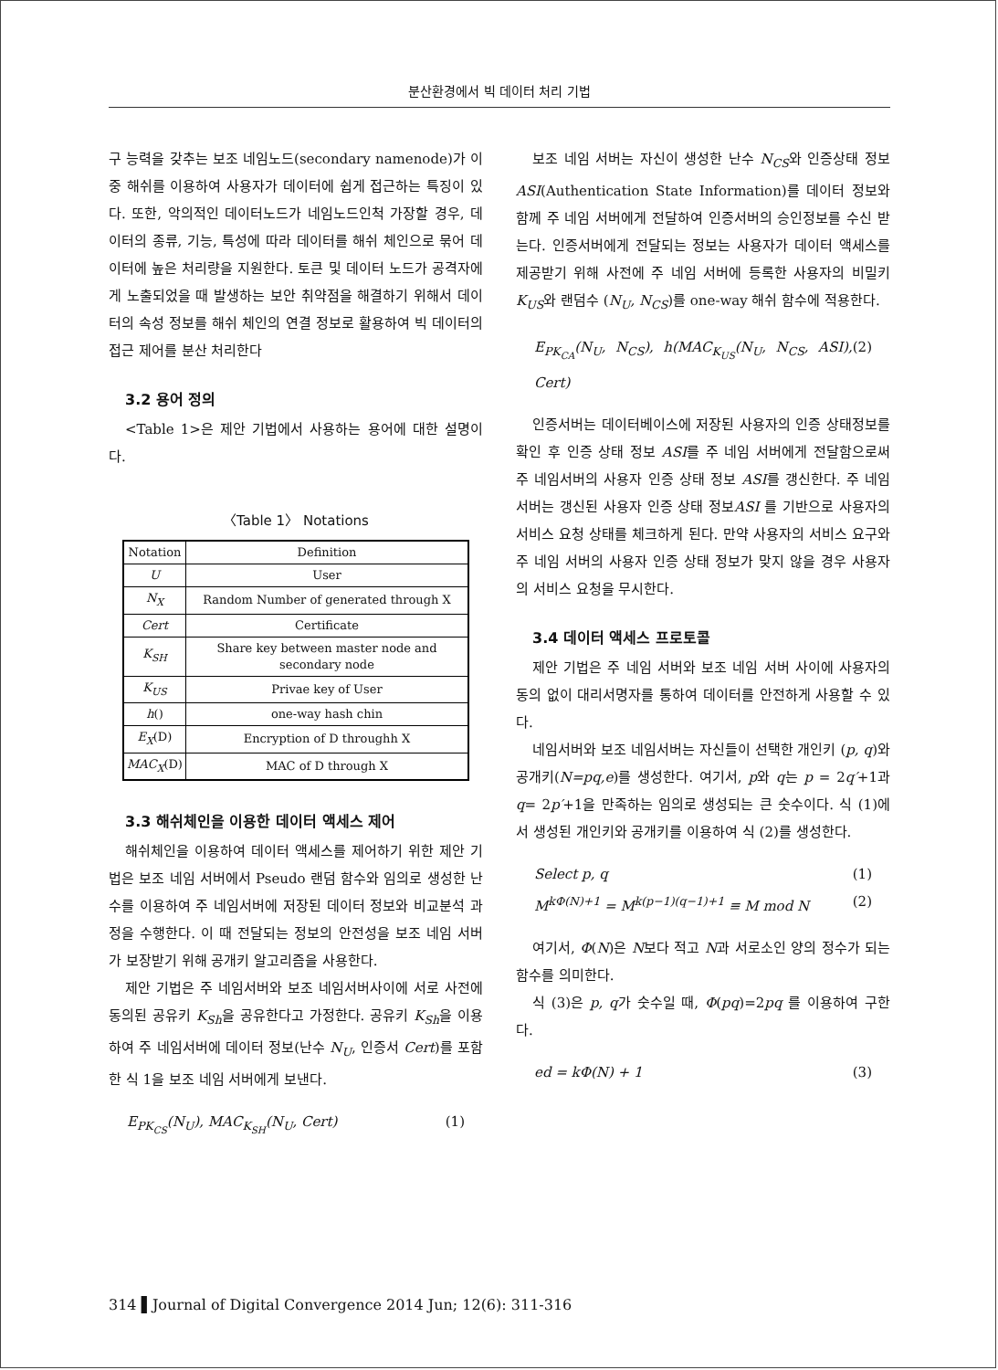분산환경에서 빅 데이터 처리 기법
구 능력을 갖추는 보조 네임노드(secondary namenode)가 이중 해쉬를 이용하여 사용자가 데이터에 쉽게 접근하는 특징이 있다. 또한, 악의적인 데이터노드가 네임노드인척 가장할 경우, 데이터의 종류, 기능, 특성에 따라 데이터를 해쉬 체인으로 묶어 데이터에 높은 처리량을 지원한다. 토큰 및 데이터 노드가 공격자에게 노출되었을 때 발생하는 보안 취약점을 해결하기 위해서 데이터의 속성 정보를 해쉬 체인의 연결 정보로 활용하여 빅 데이터의 접근 제어를 분산 처리한다
3.2 용어 정의
<Table 1>은 제안 기법에서 사용하는 용어에 대한 설명이다.
〈Table 1〉 Notations
| Notation | Definition |
| --- | --- |
| U | User |
| N<sub>X</sub> | Random Number of generated through X |
| Cert | Certificate |
| K<sub>SH</sub> | Share key between master node and secondary node |
| K<sub>US</sub> | Privae key of User |
| h () | one-way hash chin |
| E<sub>X</sub> (D) | Encryption of D throughh X |
| MAC<sub>X</sub> (D) | MAC of D through X |
3.3 해쉬체인을 이용한 데이터 액세스 제어
해쉬체인을 이용하여 데이터 액세스를 제어하기 위한 제안 기법은 보조 네임 서버에서 Pseudo 랜덤 함수와 임의로 생성한 난수를 이용하여 주 네임서버에 저장된 데이터 정보와 비교분석 과정을 수행한다. 이 때 전달되는 정보의 안전성을 보조 네임 서버가 보장받기 위해 공개키 알고리즘을 사용한다.
제안 기법은 주 네임서버와 보조 네임서버사이에 서로 사전에 동의된 공유키 K<sub>Sh</sub>을 공유한다고 가정한다. 공유키 K<sub>Sh</sub>을 이용하여 주 네임서버에 데이터 정보(난수 N<sub>U</sub>, 인증서 Cert)를 포함한 식 1을 보조 네임 서버에게 보낸다.
E<sub>PK<sub>CS</sub></sub>(N<sub>U</sub>), MAC<sub>K<sub>SH</sub></sub>(N<sub>U</sub>, Cert) (1)
보조 네임 서버는 자신이 생성한 난수 N<sub>CS</sub>와 인증상태 정보 ASI(Authentication State Information)를 데이터 정보와 함께 주 네임 서버에게 전달하여 인증서버의 승인정보를 수신 받는다. 인증서버에게 전달되는 정보는 사용자가 데이터 액세스를 제공받기 위해 사전에 주 네임 서버에 등록한 사용자의 비밀키 K<sub>US</sub>와 랜덤수 (N<sub>U</sub>, N<sub>CS</sub>)를 one-way 해쉬 함수에 적용한다.
E<sub>PK<sub>CA</sub></sub>(N<sub>U</sub>, N<sub>CS</sub>), h(MAC<sub>K<sub>US</sub></sub>(N<sub>U</sub>, N<sub>CS</sub>, ASI), Cert) (2)
인증서버는 데이터베이스에 저장된 사용자의 인증 상태정보를 확인 후 인증 상태 정보 ASI를 주 네임 서버에게 전달함으로써 주 네임서버의 사용자 인증 상태 정보 ASI를 갱신한다. 주 네임 서버는 갱신된 사용자 인증 상태 정보ASI 를 기반으로 사용자의 서비스 요청 상태를 체크하게 된다. 만약 사용자의 서비스 요구와 주 네임 서버의 사용자 인증 상태 정보가 맞지 않을 경우 사용자의 서비스 요청을 무시한다.
3.4 데이터 액세스 프로토콜
제안 기법은 주 네임 서버와 보조 네임 서버 사이에 사용자의 동의 없이 대리서명자를 통하여 데이터를 안전하게 사용할 수 있다.
네임서버와 보조 네임서버는 자신들이 선택한 개인키 (p, q)와 공개키(N=pq,e)를 생성한다. 여기서, p와 q는 p = 2q′+1과 q= 2p′+1을 만족하는 임의로 생성되는 큰 숫수이다. 식 (1)에서 생성된 개인키와 공개키를 이용하여 식 (2)를 생성한다.
Select p, q (1)
M<sup>kΦ(N)+1</sup> = M<sup>k(p−1)(q−1)+1</sup> ≡ M mod N (2)
여기서, Φ(N)은 N보다 적고 N과 서로소인 양의 정수가 되는 함수를 의미한다.
식 (3)은 p, q가 숫수일 때, Φ(pq)=2pq 를 이용하여 구한다.
ed = kΦ(N) + 1 (3)
314 ▌Journal of Digital Convergence 2014 Jun; 12(6): 311-316